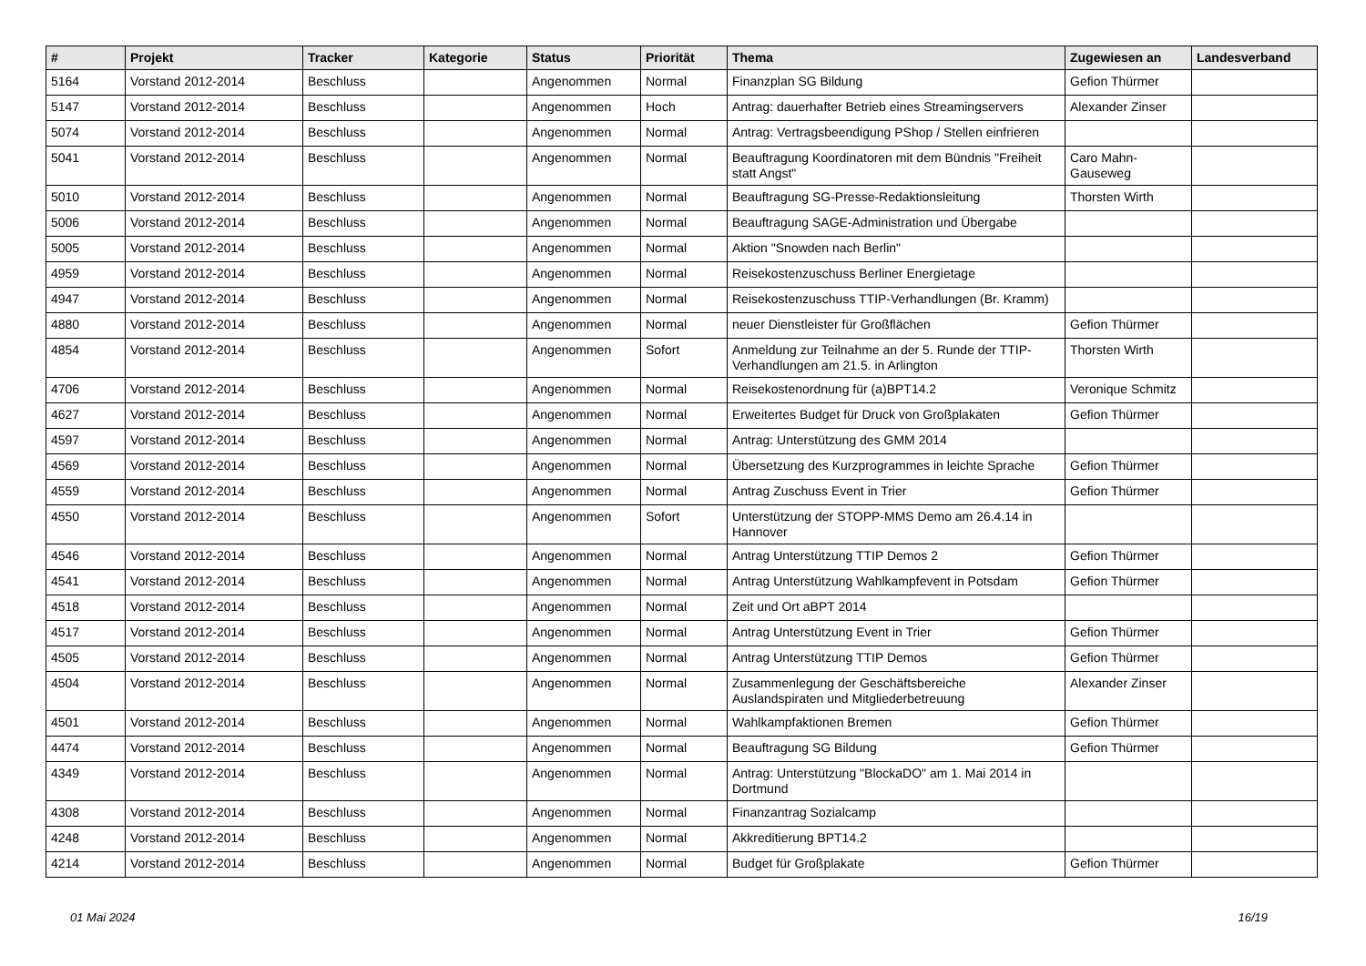| # | Projekt | Tracker | Kategorie | Status | Priorität | Thema | Zugewiesen an | Landesverband |
| --- | --- | --- | --- | --- | --- | --- | --- | --- |
| 5164 | Vorstand 2012-2014 | Beschluss | | Angenommen | Normal | Finanzplan SG Bildung | Gefion Thürmer | |
| 5147 | Vorstand 2012-2014 | Beschluss | | Angenommen | Hoch | Antrag: dauerhafter Betrieb eines Streamingservers | Alexander Zinser | |
| 5074 | Vorstand 2012-2014 | Beschluss | | Angenommen | Normal | Antrag: Vertragsbeendigung PShop / Stellen einfrieren | | |
| 5041 | Vorstand 2012-2014 | Beschluss | | Angenommen | Normal | Beauftragung Koordinatoren mit dem Bündnis "Freiheit statt Angst" | Caro Mahn-Gauseweg | |
| 5010 | Vorstand 2012-2014 | Beschluss | | Angenommen | Normal | Beauftragung SG-Presse-Redaktionsleitung | Thorsten Wirth | |
| 5006 | Vorstand 2012-2014 | Beschluss | | Angenommen | Normal | Beauftragung SAGE-Administration und Übergabe | | |
| 5005 | Vorstand 2012-2014 | Beschluss | | Angenommen | Normal | Aktion "Snowden nach Berlin" | | |
| 4959 | Vorstand 2012-2014 | Beschluss | | Angenommen | Normal | Reisekostenzuschuss Berliner Energietage | | |
| 4947 | Vorstand 2012-2014 | Beschluss | | Angenommen | Normal | Reisekostenzuschuss TTIP-Verhandlungen (Br. Kramm) | | |
| 4880 | Vorstand 2012-2014 | Beschluss | | Angenommen | Normal | neuer Dienstleister für Großflächen | Gefion Thürmer | |
| 4854 | Vorstand 2012-2014 | Beschluss | | Angenommen | Sofort | Anmeldung zur Teilnahme an der 5. Runde der TTIP-Verhandlungen am 21.5. in Arlington | Thorsten Wirth | |
| 4706 | Vorstand 2012-2014 | Beschluss | | Angenommen | Normal | Reisekostenordnung für (a)BPT14.2 | Veronique Schmitz | |
| 4627 | Vorstand 2012-2014 | Beschluss | | Angenommen | Normal | Erweitertes Budget für Druck von Großplakaten | Gefion Thürmer | |
| 4597 | Vorstand 2012-2014 | Beschluss | | Angenommen | Normal | Antrag: Unterstützung des GMM 2014 | | |
| 4569 | Vorstand 2012-2014 | Beschluss | | Angenommen | Normal | Übersetzung des Kurzprogrammes in leichte Sprache | Gefion Thürmer | |
| 4559 | Vorstand 2012-2014 | Beschluss | | Angenommen | Normal | Antrag Zuschuss Event in Trier | Gefion Thürmer | |
| 4550 | Vorstand 2012-2014 | Beschluss | | Angenommen | Sofort | Unterstützung der STOPP-MMS Demo am 26.4.14 in Hannover | | |
| 4546 | Vorstand 2012-2014 | Beschluss | | Angenommen | Normal | Antrag Unterstützung TTIP Demos 2 | Gefion Thürmer | |
| 4541 | Vorstand 2012-2014 | Beschluss | | Angenommen | Normal | Antrag Unterstützung Wahlkampfevent in Potsdam | Gefion Thürmer | |
| 4518 | Vorstand 2012-2014 | Beschluss | | Angenommen | Normal | Zeit und Ort aBPT 2014 | | |
| 4517 | Vorstand 2012-2014 | Beschluss | | Angenommen | Normal | Antrag Unterstützung Event in Trier | Gefion Thürmer | |
| 4505 | Vorstand 2012-2014 | Beschluss | | Angenommen | Normal | Antrag Unterstützung TTIP Demos | Gefion Thürmer | |
| 4504 | Vorstand 2012-2014 | Beschluss | | Angenommen | Normal | Zusammenlegung der Geschäftsbereiche Auslandspiraten und Mitgliederbetreuung | Alexander Zinser | |
| 4501 | Vorstand 2012-2014 | Beschluss | | Angenommen | Normal | Wahlkampfaktionen Bremen | Gefion Thürmer | |
| 4474 | Vorstand 2012-2014 | Beschluss | | Angenommen | Normal | Beauftragung SG Bildung | Gefion Thürmer | |
| 4349 | Vorstand 2012-2014 | Beschluss | | Angenommen | Normal | Antrag: Unterstützung "BlockaDO" am 1. Mai 2014 in Dortmund | | |
| 4308 | Vorstand 2012-2014 | Beschluss | | Angenommen | Normal | Finanzantrag Sozialcamp | | |
| 4248 | Vorstand 2012-2014 | Beschluss | | Angenommen | Normal | Akkreditierung BPT14.2 | | |
| 4214 | Vorstand 2012-2014 | Beschluss | | Angenommen | Normal | Budget für Großplakate | Gefion Thürmer | |
01 Mai 2024 16/19